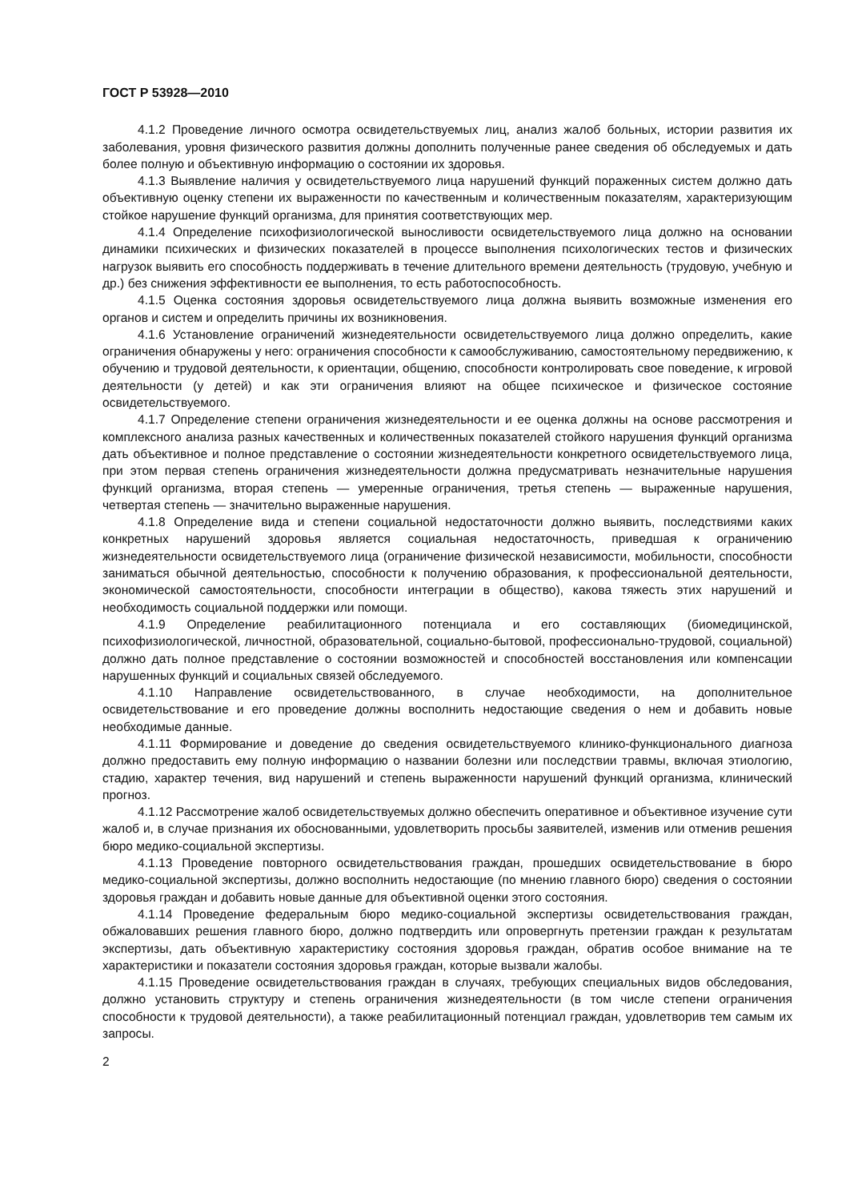ГОСТ Р 53928—2010
4.1.2 Проведение личного осмотра освидетельствуемых лиц, анализ жалоб больных, истории развития их заболевания, уровня физического развития должны дополнить полученные ранее сведения об обследуемых и дать более полную и объективную информацию о состоянии их здоровья.
4.1.3 Выявление наличия у освидетельствуемого лица нарушений функций пораженных систем должно дать объективную оценку степени их выраженности по качественным и количественным показателям, характеризующим стойкое нарушение функций организма, для принятия соответствующих мер.
4.1.4 Определение психофизиологической выносливости освидетельствуемого лица должно на основании динамики психических и физических показателей в процессе выполнения психологических тестов и физических нагрузок выявить его способность поддерживать в течение длительного времени деятельность (трудовую, учебную и др.) без снижения эффективности ее выполнения, то есть работоспособность.
4.1.5 Оценка состояния здоровья освидетельствуемого лица должна выявить возможные изменения его органов и систем и определить причины их возникновения.
4.1.6 Установление ограничений жизнедеятельности освидетельствуемого лица должно определить, какие ограничения обнаружены у него: ограничения способности к самообслуживанию, самостоятельному передвижению, к обучению и трудовой деятельности, к ориентации, общению, способности контролировать свое поведение, к игровой деятельности (у детей) и как эти ограничения влияют на общее психическое и физическое состояние освидетельствуемого.
4.1.7 Определение степени ограничения жизнедеятельности и ее оценка должны на основе рассмотрения и комплексного анализа разных качественных и количественных показателей стойкого нарушения функций организма дать объективное и полное представление о состоянии жизнедеятельности конкретного освидетельствуемого лица, при этом первая степень ограничения жизнедеятельности должна предусматривать незначительные нарушения функций организма, вторая степень — умеренные ограничения, третья степень — выраженные нарушения, четвертая степень — значительно выраженные нарушения.
4.1.8 Определение вида и степени социальной недостаточности должно выявить, последствиями каких конкретных нарушений здоровья является социальная недостаточность, приведшая к ограничению жизнедеятельности освидетельствуемого лица (ограничение физической независимости, мобильности, способности заниматься обычной деятельностью, способности к получению образования, к профессиональной деятельности, экономической самостоятельности, способности интеграции в общество), какова тяжесть этих нарушений и необходимость социальной поддержки или помощи.
4.1.9 Определение реабилитационного потенциала и его составляющих (биомедицинской, психофизиологической, личностной, образовательной, социально-бытовой, профессионально-трудовой, социальной) должно дать полное представление о состоянии возможностей и способностей восстановления или компенсации нарушенных функций и социальных связей обследуемого.
4.1.10 Направление освидетельствованного, в случае необходимости, на дополнительное освидетельствование и его проведение должны восполнить недостающие сведения о нем и добавить новые необходимые данные.
4.1.11 Формирование и доведение до сведения освидетельствуемого клинико-функционального диагноза должно предоставить ему полную информацию о названии болезни или последствии травмы, включая этиологию, стадию, характер течения, вид нарушений и степень выраженности нарушений функций организма, клинический прогноз.
4.1.12 Рассмотрение жалоб освидетельствуемых должно обеспечить оперативное и объективное изучение сути жалоб и, в случае признания их обоснованными, удовлетворить просьбы заявителей, изменив или отменив решения бюро медико-социальной экспертизы.
4.1.13 Проведение повторного освидетельствования граждан, прошедших освидетельствование в бюро медико-социальной экспертизы, должно восполнить недостающие (по мнению главного бюро) сведения о состоянии здоровья граждан и добавить новые данные для объективной оценки этого состояния.
4.1.14 Проведение федеральным бюро медико-социальной экспертизы освидетельствования граждан, обжаловавших решения главного бюро, должно подтвердить или опровергнуть претензии граждан к результатам экспертизы, дать объективную характеристику состояния здоровья граждан, обратив особое внимание на те характеристики и показатели состояния здоровья граждан, которые вызвали жалобы.
4.1.15 Проведение освидетельствования граждан в случаях, требующих специальных видов обследования, должно установить структуру и степень ограничения жизнедеятельности (в том числе степени ограничения способности к трудовой деятельности), а также реабилитационный потенциал граждан, удовлетворив тем самым их запросы.
2